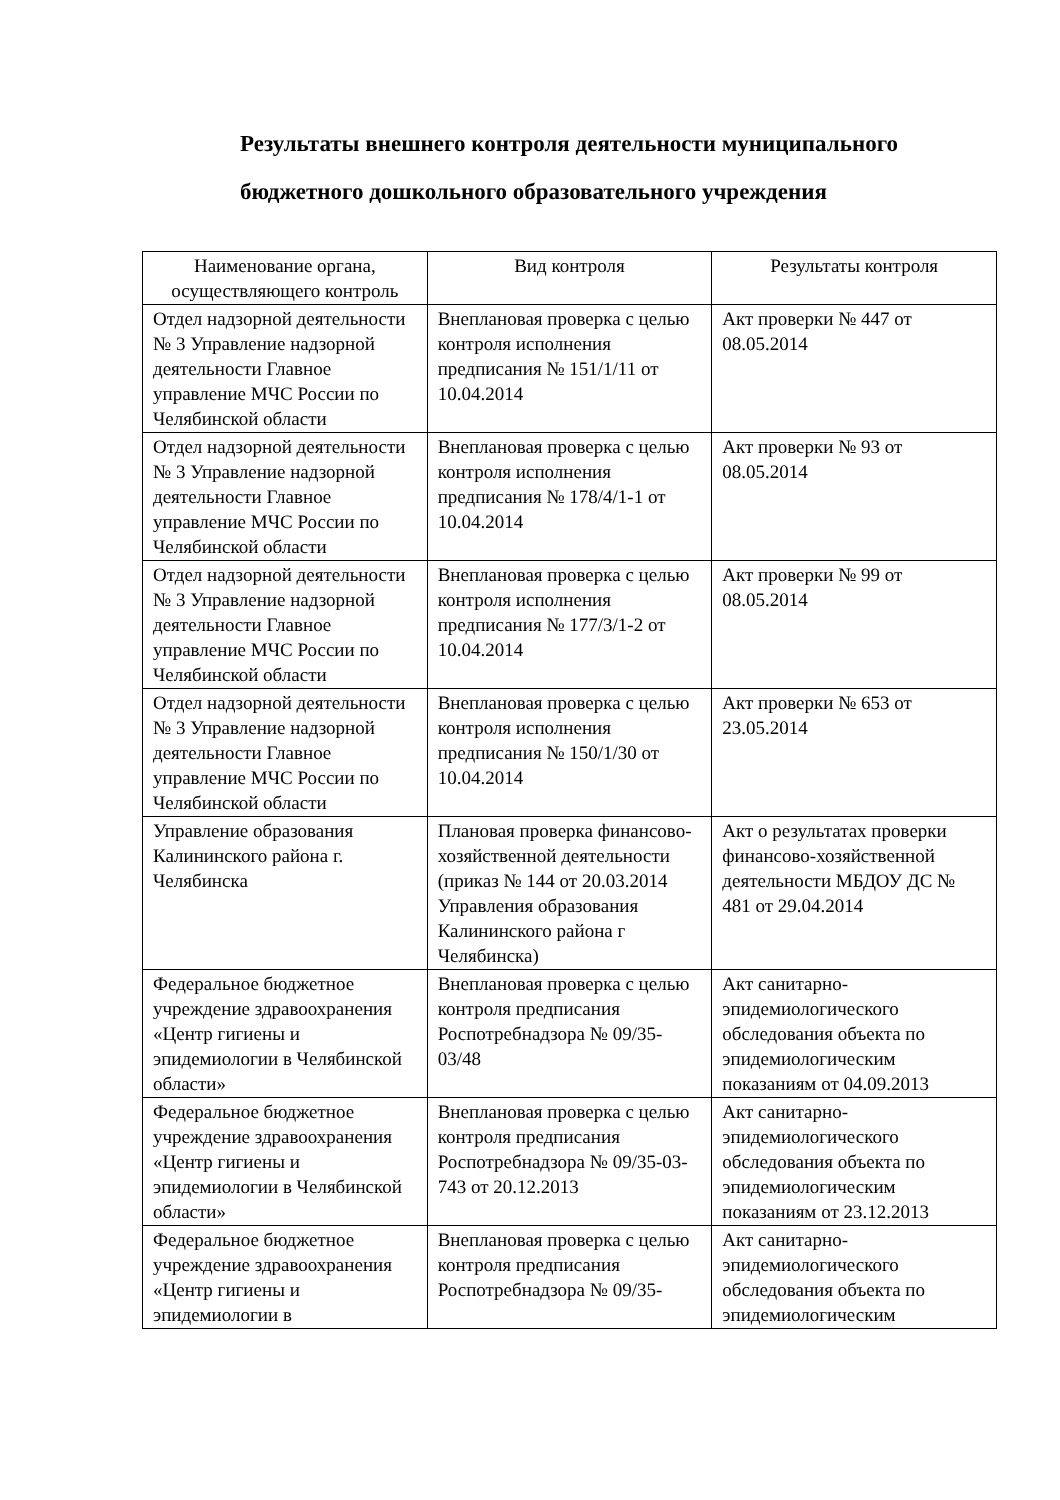Результаты внешнего контроля деятельности муниципального
бюджетного дошкольного образовательного учреждения
| Наименование органа, осуществляющего контроль | Вид контроля | Результаты контроля |
| --- | --- | --- |
| Отдел надзорной деятельности № 3 Управление надзорной деятельности Главное управление МЧС России по Челябинской области | Внеплановая проверка с целью контроля исполнения предписания № 151/1/11 от 10.04.2014 | Акт проверки № 447 от 08.05.2014 |
| Отдел надзорной деятельности № 3 Управление надзорной деятельности Главное управление МЧС России по Челябинской области | Внеплановая проверка с целью контроля исполнения предписания № 178/4/1-1 от 10.04.2014 | Акт проверки № 93 от 08.05.2014 |
| Отдел надзорной деятельности № 3 Управление надзорной деятельности Главное управление МЧС России по Челябинской области | Внеплановая проверка с целью контроля исполнения предписания № 177/3/1-2 от 10.04.2014 | Акт проверки № 99 от 08.05.2014 |
| Отдел надзорной деятельности № 3 Управление надзорной деятельности Главное управление МЧС России по Челябинской области | Внеплановая проверка с целью контроля исполнения предписания № 150/1/30 от 10.04.2014 | Акт проверки № 653 от 23.05.2014 |
| Управление образования Калининского района г. Челябинска | Плановая проверка финансово-хозяйственной деятельности (приказ № 144 от 20.03.2014 Управления образования Калининского района г Челябинска) | Акт о результатах проверки финансово-хозяйственной деятельности МБДОУ ДС № 481 от 29.04.2014 |
| Федеральное бюджетное учреждение здравоохранения «Центр гигиены и эпидемиологии в Челябинской области» | Внеплановая проверка с целью контроля предписания Роспотребнадзора № 09/35-03/48 | Акт санитарно-эпидемиологического обследования объекта по эпидемиологическим показаниям от 04.09.2013 |
| Федеральное бюджетное учреждение здравоохранения «Центр гигиены и эпидемиологии в Челябинской области» | Внеплановая проверка с целью контроля предписания Роспотребнадзора № 09/35-03-743 от 20.12.2013 | Акт санитарно-эпидемиологического обследования объекта по эпидемиологическим показаниям от 23.12.2013 |
| Федеральное бюджетное учреждение здравоохранения «Центр гигиены и эпидемиологии в | Внеплановая проверка с целью контроля предписания Роспотребнадзора № 09/35- | Акт санитарно-эпидемиологического обследования объекта по эпидемиологическим |